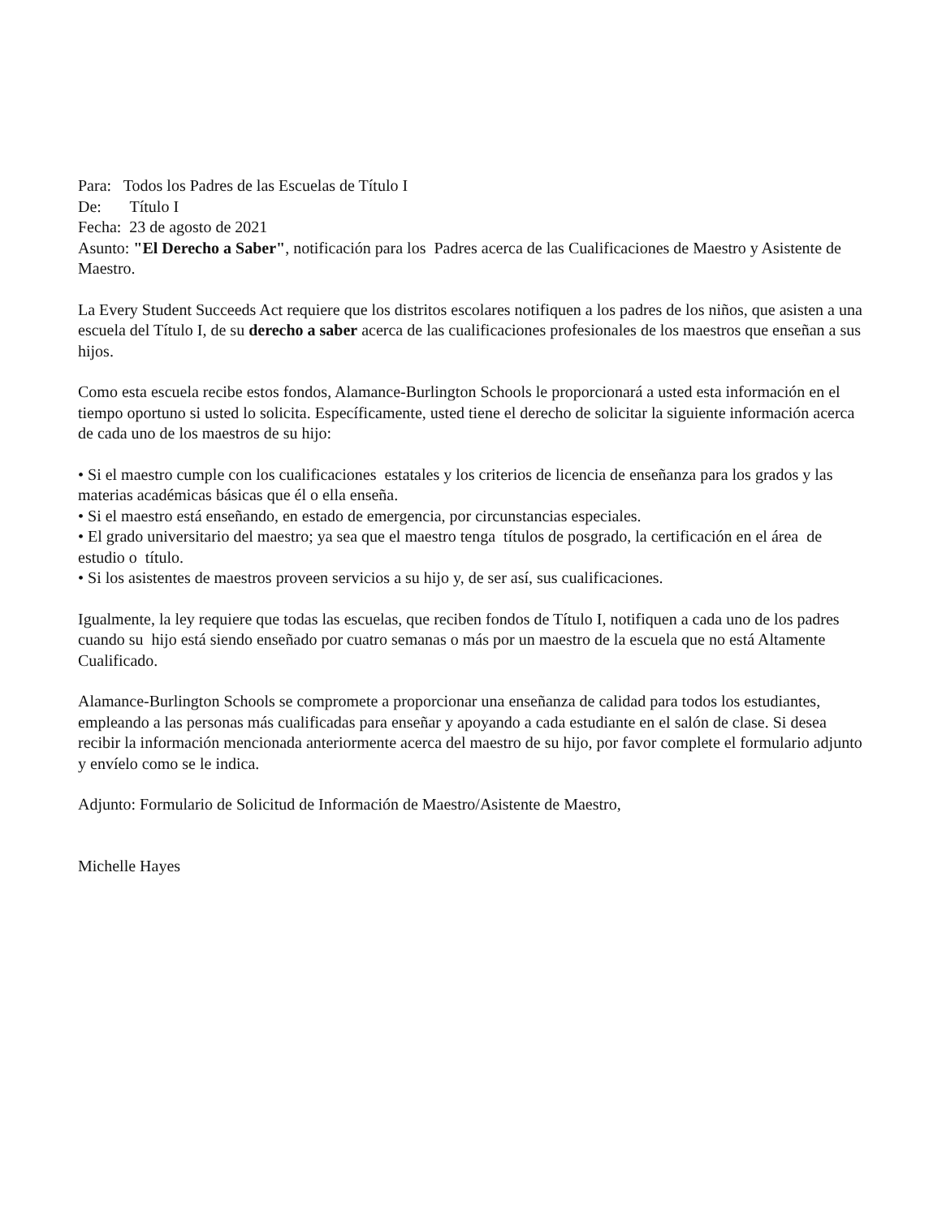Para: Todos los Padres de las Escuelas de Título I
De: Título I
Fecha: 23 de agosto de 2021
Asunto: "El Derecho a Saber", notificación para los Padres acerca de las Cualificaciones de Maestro y Asistente de Maestro.
La Every Student Succeeds Act requiere que los distritos escolares notifiquen a los padres de los niños, que asisten a una escuela del Título I, de su derecho a saber acerca de las cualificaciones profesionales de los maestros que enseñan a sus hijos.
Como esta escuela recibe estos fondos, Alamance-Burlington Schools le proporcionará a usted esta información en el tiempo oportuno si usted lo solicita. Específicamente, usted tiene el derecho de solicitar la siguiente información acerca de cada uno de los maestros de su hijo:
• Si el maestro cumple con los cualificaciones estatales y los criterios de licencia de enseñanza para los grados y las materias académicas básicas que él o ella enseña.
• Si el maestro está enseñando, en estado de emergencia, por circunstancias especiales.
• El grado universitario del maestro; ya sea que el maestro tenga títulos de posgrado, la certificación en el área de estudio o título.
• Si los asistentes de maestros proveen servicios a su hijo y, de ser así, sus cualificaciones.
Igualmente, la ley requiere que todas las escuelas, que reciben fondos de Título I, notifiquen a cada uno de los padres cuando su hijo está siendo enseñado por cuatro semanas o más por un maestro de la escuela que no está Altamente Cualificado.
Alamance-Burlington Schools se compromete a proporcionar una enseñanza de calidad para todos los estudiantes, empleando a las personas más cualificadas para enseñar y apoyando a cada estudiante en el salón de clase. Si desea recibir la información mencionada anteriormente acerca del maestro de su hijo, por favor complete el formulario adjunto y envíelo como se le indica.
Adjunto: Formulario de Solicitud de Información de Maestro/Asistente de Maestro,
Michelle Hayes